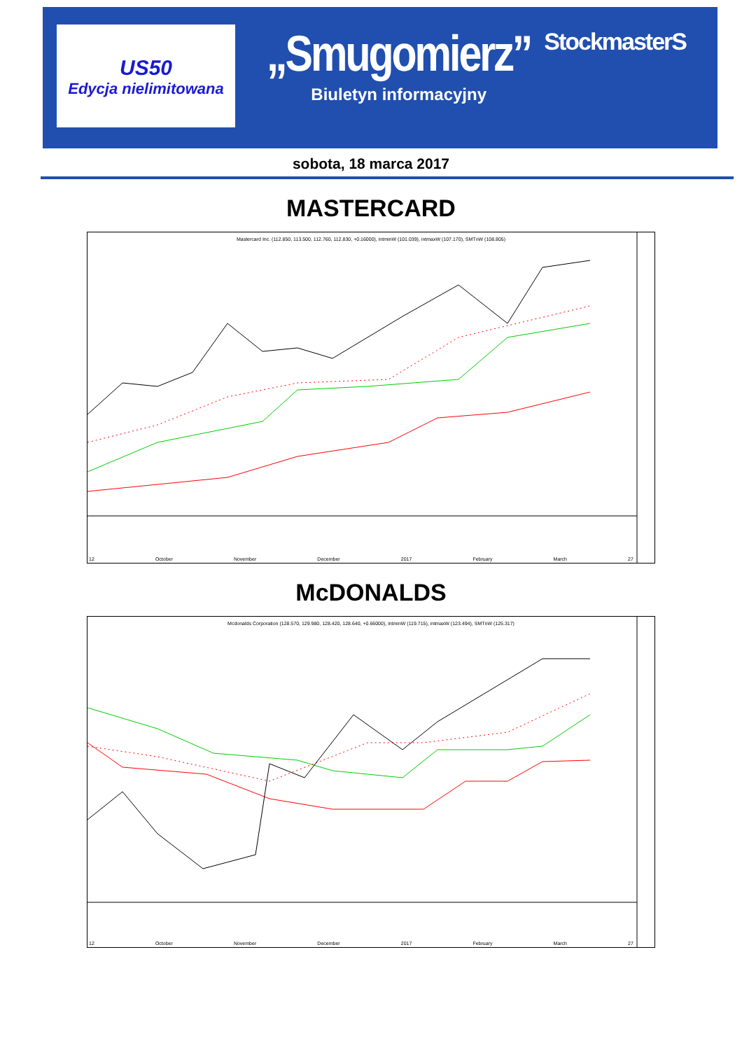US50
Edycja nielimitowana
„Smugomierz”
Biuletyn informacyjny
StockmasterS
sobota, 18 marca 2017
MASTERCARD
Mastercard Inc. (112.850, 113.500, 112.760, 112.830, +0.16000), intminW (101.039), intmaxW (107.170), SMTnW (108.805)
12 October November December 2017 February March 27
McDONALDS
Mcdonalds Corporation (128.570, 129.980, 128.420, 128.640, +0.66000), intminW (119.715), intmaxW (123.494), SMTnW (125.317)
12 October November December 2017 February March 27